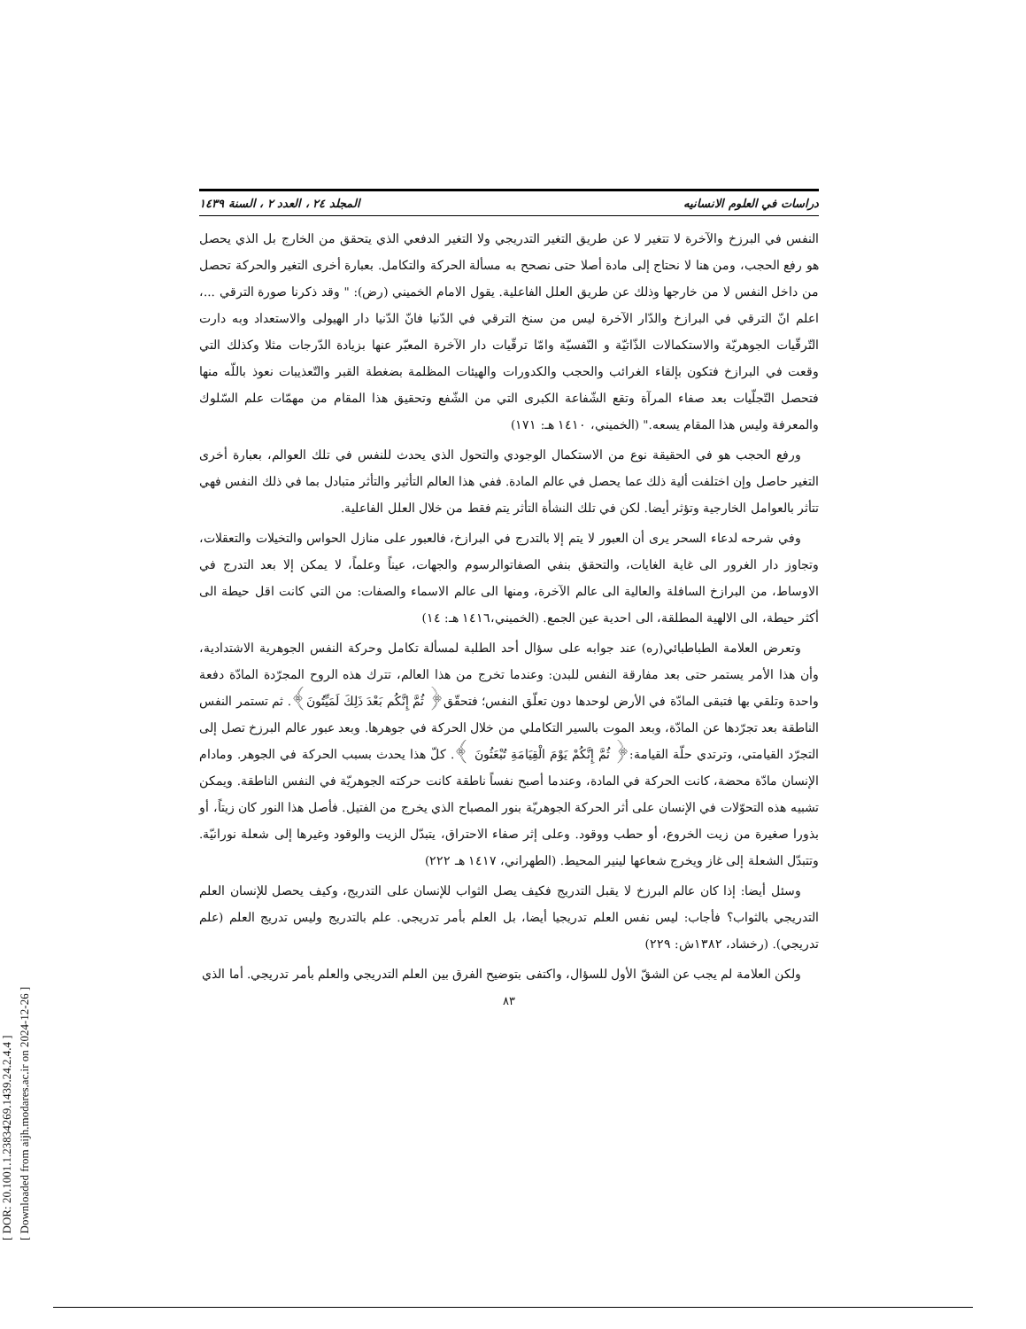[ DOR: 20.1001.1.23834269.1439.24.2.4.4 ]
[ Downloaded from aijh.modares.ac.ir on 2024-12-26 ]
دراسات في العلوم الانسانيه المجلد ٢٤ ، العدد ٢ ، السنة ١٤٣٩
النفس في البرزخ والآخرة لا تتغير لا عن طريق التغير التدريجي ولا التغير الدفعي الذي يتحقق من الخارج بل الذي يحصل هو رفع الحجب، ومن هنا لا نحتاج إلى مادة أصلا حتى نصحح به مسألة الحركة والتكامل. بعبارة أخرى التغير والحركة تحصل من داخل النفس لا من خارجها وذلك عن طريق العلل الفاعلية. يقول الامام الخميني (رض): " وقد ذكرنا صورة الترقي ...، اعلم انّ الترقي في البرازخ والدّار الآخرة ليس من سنخ الترقي في الدّنيا فانّ الدّنيا دار الهيولى والاستعداد وبه دارت التّرقّيات الجوهريّة والاستكمالات الذّاتيّة و النّفسيّة وامّا ترقّيات دار الآخرة المعبّر عنها بزيادة الدّرجات مثلا وكذلك التي وقعت في البرازخ فتكون بإلقاء الغرائب والحجب والكدورات والهيئات المظلمة بضغطة القبر والتّعذيبات نعوذ باللّه منها فتحصل التّجلّيات بعد صفاء المرآة وتقع الشّفاعة الكبرى التي من الشّفع وتحقيق هذا المقام من مهمّات علم السّلوك والمعرفة وليس هذا المقام يسعه." (الخميني، ١٤١٠ هـ: ١٧١)
ورفع الحجب هو في الحقيقة نوع من الاستكمال الوجودي والتحول الذي يحدث للنفس في تلك العوالم، بعبارة أخرى التغير حاصل وإن اختلفت ألية ذلك عما يحصل في عالم المادة. ففي هذا العالم التأثير والتأثر متبادل بما في ذلك النفس فهي تتأثر بالعوامل الخارجية وتؤثر أيضا. لكن في تلك النشأة التأثر يتم فقط من خلال العلل الفاعلية.
وفي شرحه لدعاء السحر يرى أن العبور لا يتم إلا بالتدرج في البرازخ، فالعبور على منازل الحواس والتخيلات والتعقلات، وتجاوز دار الغرور الى غاية الغايات، والتحقق بنفي الصفاتوالرسوم والجهات، عيناً وعلماً، لا يمكن إلا بعد التدرج في الاوساط، من البرازخ السافلة والعالية الى عالم الآخرة، ومنها الى عالم الاسماء والصفات: من التي كانت اقل حيطة الى أكثر حيطة، الى الالهية المطلقة، الى احدية عين الجمع. (الخميني،١٤١٦ هـ: ١٤)
وتعرض العلامة الطباطبائي(ره) عند جوابه على سؤال أحد الطلبة لمسألة تكامل وحركة النفس الجوهرية الاشتدادية، وأن هذا الأمر يستمر حتى بعد مفارقة النفس للبدن: وعندما تخرج من هذا العالم، تترك هذه الروح المجرّدة المادّة دفعة واحدة وتلقي بها فتبقى المادّة في الأرض لوحدها دون تعلّق النفس؛ فتحقّق﴿ ثُمَّ إِنَّكُم بَعْدَ ذَلِكَ لَمَيِّتُونَ﴾. ثم تستمر النفس الناطقة بعد تجرّدها عن المادّة، وبعد الموت بالسير التكاملي من خلال الحركة في جوهرها. وبعد عبور عالم البرزخ تصل إلى التجرّد القيامتي، وترتدي حلّة القيامة:﴿ ثُمَّ إِنَّكُمْ يَوْمَ الْقِيَامَةِ تُبْعَثُونَ ﴾. كلّ هذا يحدث بسبب الحركة في الجوهر. ومادام الإنسان مادّة محضة، كانت الحركة في المادة، وعندما أصبح نفساً ناطقة كانت حركته الجوهريّة في النفس الناطقة. ويمكن تشبيه هذه التحوّلات في الإنسان على أثر الحركة الجوهريّة بنور المصباح الذي يخرج من الفتيل. فأصل هذا النور كان زيتاً، أو بذورا صغيرة من زيت الخروع، أو حطب ووقود. وعلى إثر صفاء الاحتراق، يتبدّل الزيت والوقود وغيرها إلى شعلة نورانيّة. وتتبدّل الشعلة إلى غاز ويخرج شعاعها لينير المحيط. (الطهراني، ١٤١٧ هـ ٢٢٢)
وسئل أيضا: إذا كان عالم البرزخ لا يقبل التدريج فكيف يصل الثواب للإنسان على التدريج، وكيف يحصل للإنسان العلم التدريجي بالثواب؟ فأجاب: ليس نفس العلم تدريجيا أيضا، بل العلم بأمر تدريجي. علم بالتدريج وليس تدريج العلم (علم تدريجي). (رخشاد، ١٣٨٢ش: ٢٢٩)
ولكن العلامة لم يجب عن الشقّ الأول للسؤال، واكتفى بتوضيح الفرق بين العلم التدريجي والعلم بأمر تدريجي. أما الذي
٨٣